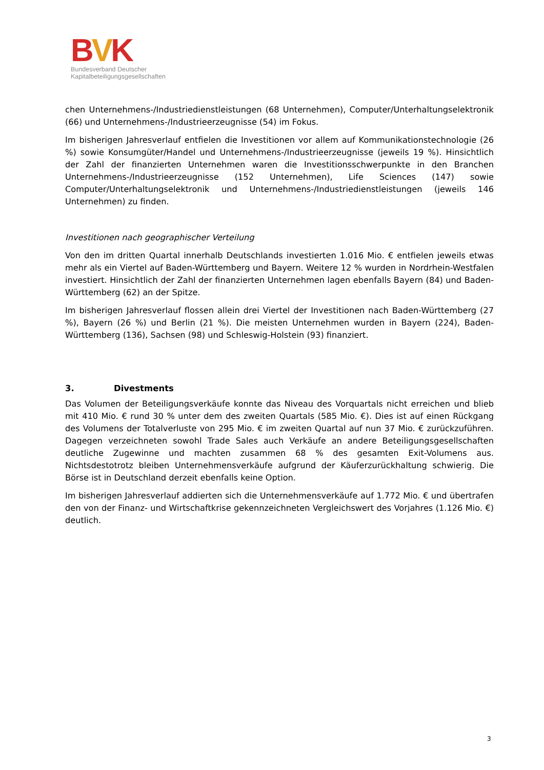BVK
Bundesverband Deutscher
Kapitalbeteiligungsgesellschaften
chen Unternehmens-/Industriedienstleistungen (68 Unternehmen), Computer/Unterhaltungselektronik (66) und Unternehmens-/Industrieerzeugnisse (54) im Fokus.
Im bisherigen Jahresverlauf entfielen die Investitionen vor allem auf Kommunikationstechnologie (26 %) sowie Konsumgüter/Handel und Unternehmens-/Industrieerzeugnisse (jeweils 19 %). Hinsichtlich der Zahl der finanzierten Unternehmen waren die Investitionsschwerpunkte in den Branchen Unternehmens-/Industrieerzeugnisse (152 Unternehmen), Life Sciences (147) sowie Computer/Unterhaltungselektronik und Unternehmens-/Industriedienstleistungen (jeweils 146 Unternehmen) zu finden.
Investitionen nach geographischer Verteilung
Von den im dritten Quartal innerhalb Deutschlands investierten 1.016 Mio. € entfielen jeweils etwas mehr als ein Viertel auf Baden-Württemberg und Bayern. Weitere 12 % wurden in Nordrhein-Westfalen investiert. Hinsichtlich der Zahl der finanzierten Unternehmen lagen ebenfalls Bayern (84) und Baden-Württemberg (62) an der Spitze.
Im bisherigen Jahresverlauf flossen allein drei Viertel der Investitionen nach Baden-Württemberg (27 %), Bayern (26 %) und Berlin (21 %). Die meisten Unternehmen wurden in Bayern (224), Baden-Württemberg (136), Sachsen (98) und Schleswig-Holstein (93) finanziert.
3. Divestments
Das Volumen der Beteiligungsverkäufe konnte das Niveau des Vorquartals nicht erreichen und blieb mit 410 Mio. € rund 30 % unter dem des zweiten Quartals (585 Mio. €). Dies ist auf einen Rückgang des Volumens der Totalverluste von 295 Mio. € im zweiten Quartal auf nun 37 Mio. € zurückzuführen. Dagegen verzeichneten sowohl Trade Sales auch Verkäufe an andere Beteiligungsgesellschaften deutliche Zugewinne und machten zusammen 68 % des gesamten Exit-Volumens aus. Nichtsdestotrotz bleiben Unternehmensverkäufe aufgrund der Käuferzurückhaltung schwierig. Die Börse ist in Deutschland derzeit ebenfalls keine Option.
Im bisherigen Jahresverlauf addierten sich die Unternehmensverkäufe auf 1.772 Mio. € und übertrafen den von der Finanz- und Wirtschaftkrise gekennzeichneten Vergleichswert des Vorjahres (1.126 Mio. €) deutlich.
3